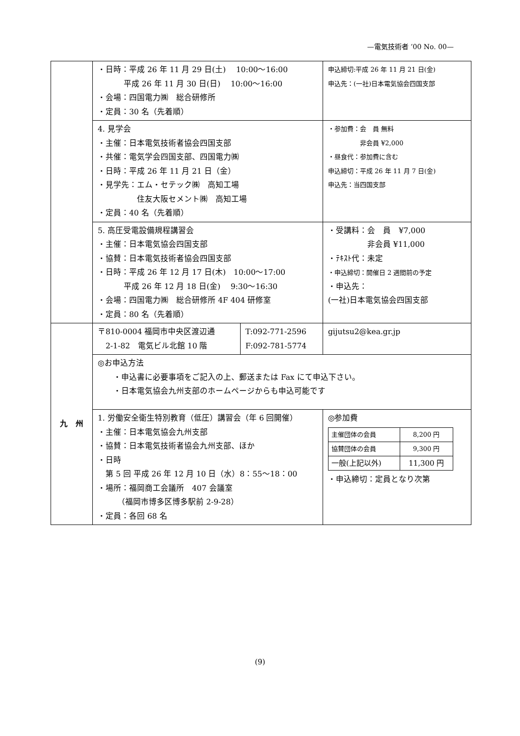—電気技術者 ’00 No. 00—
| | ・日時：平成 26 年 11 月 29 日(土) 10:00〜16:00 平成 26 年 11 月 30 日(日) 10:00〜16:00 ・会場：四国電力㈱ 総合研修所 ・定員：30 名（先着順） | | 申込締切:平成 26 年 11 月 21 日(金) 申込先：(一社)日本電気協会四国支部 |
| | 4. 見学会 ・主催：日本電気技術者協会四国支部 ・共催：電気学会四国支部、四国電力㈱ ・日時：平成 26 年 11 月 21 日（金） ・見学先：エム・セテック㈱ 高知工場 住友大阪セメント㈱ 高知工場 ・定員：40 名（先着順） | | ・参加費：会 員 無料 非会員 ¥2,000 ・昼食代：参加費に含む 申込締切：平成 26 年 11 月 7 日(金) 申込先：当四国支部 |
| | 5. 高圧受電設備規程講習会 ・主催：日本電気協会四国支部 ・協賛：日本電気技術者協会四国支部 ・日時：平成 26 年 12 月 17 日(木) 10:00〜17:00 平成 26 年 12 月 18 日(金) 9:30〜16:30 ・会場：四国電力㈱ 総合研修所 4F 404 研修室 ・定員：80 名（先着順） | | ・受講料：会 員 ¥7,000 非会員 ¥11,000 ・ﾃｷｽﾄ代：未定 ・申込締切：開催日 2 週間前の予定 ・申込先： (一社)日本電気協会四国支部 |
| 九 州 | 〒810-0004 福岡市中央区渡辺通 2-1-82 電気ビル北館 10 階 | T:092-771-2596 F:092-781-5774 | gijutsu2@kea.gr.jp |
| | ◎お申込方法 ・申込書に必要事項をご記入の上、郵送または Fax にて申込下さい。 ・日本電気協会九州支部のホームページからも申込可能です | | |
| | 1. 労働安全衛生特別教育（低圧）講習会（年 6 回開催） ・主催：日本電気協会九州支部 ・協賛：日本電気技術者協会九州支部、ほか ・日時 第 5 回 平成 26 年 12 月 10 日（水）8：55〜18：00 ・場所：福岡商工会議所 407 会議室 （福岡市博多区博多駅前 2-9-28） ・定員：各回 68 名 | | ◎参加費 / 主催団体の会員 / 8,200 円 / / 協賛団体の会員 / 9,300 円 / / 一般(上記以外) / 11,300 円 / ・申込締切：定員となり次第 |
(9)